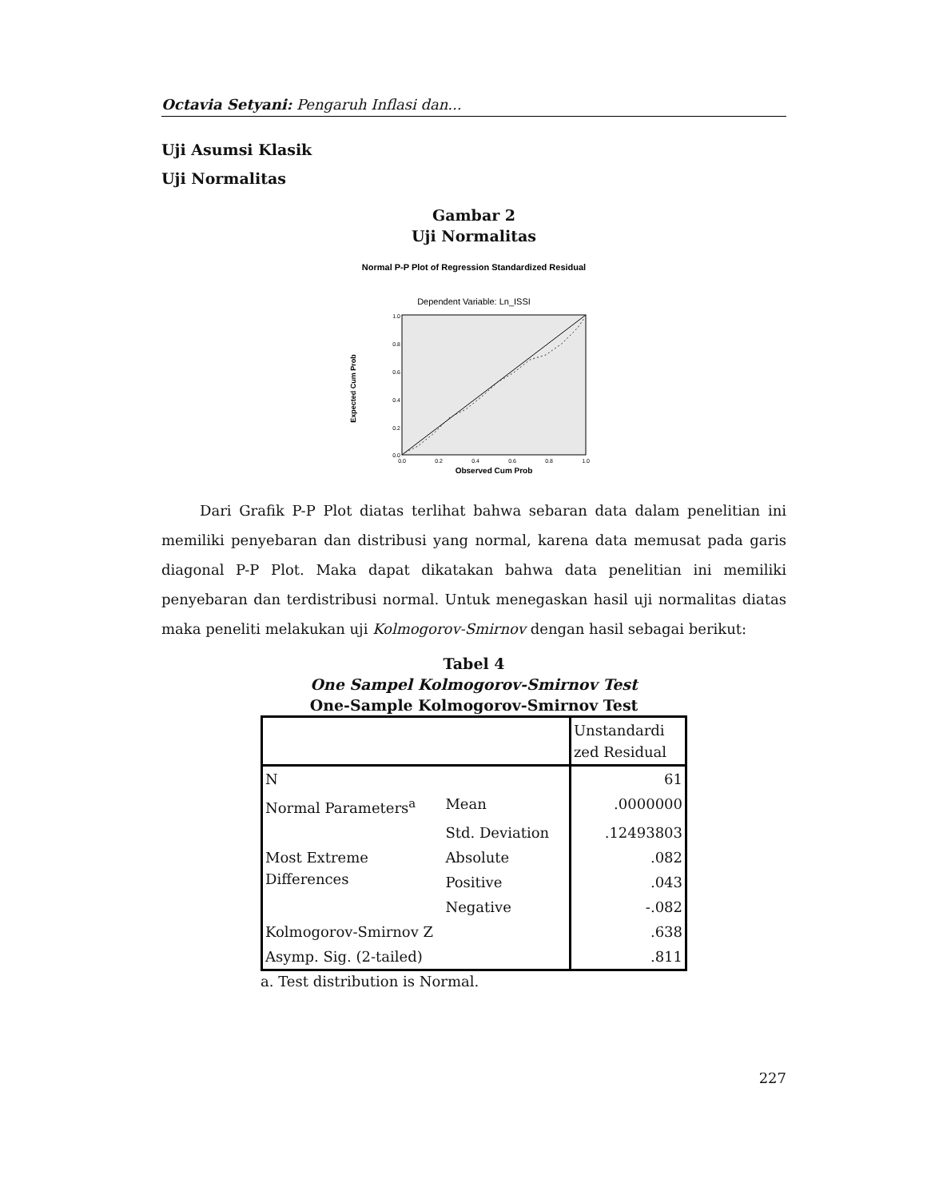Octavia Setyani: Pengaruh Inflasi dan...
Uji Asumsi Klasik
Uji Normalitas
Gambar 2
Uji Normalitas
Normal P-P Plot of Regression Standardized Residual
Dependent Variable: Ln_ISSI
Expected Cum Prob
1.0
0.8
0.6
0.4
0.2
0.0
0.0
0.2
0.4
0.6
0.8
1.0
Observed Cum Prob
Dari Grafik P-P Plot diatas terlihat bahwa sebaran data dalam penelitian ini memiliki penyebaran dan distribusi yang normal, karena data memusat pada garis diagonal P-P Plot. Maka dapat dikatakan bahwa data penelitian ini memiliki penyebaran dan terdistribusi normal. Untuk menegaskan hasil uji normalitas diatas maka peneliti melakukan uji Kolmogorov-Smirnov dengan hasil sebagai berikut:
Tabel 4
One Sampel Kolmogorov-Smirnov Test
One-Sample Kolmogorov-Smirnov Test
| | | Unstandardi zed Residual |
| N | | 61 |
| Normal Parameters<sup>a</sup> | Mean | .0000000 |
| | Std. Deviation | .12493803 |
| Most Extreme Differences | Absolute | .082 |
| | Positive | .043 |
| | Negative | -.082 |
| Kolmogorov-Smirnov Z | | .638 |
| Asymp. Sig. (2-tailed) | | .811 |
a. Test distribution is Normal.
227